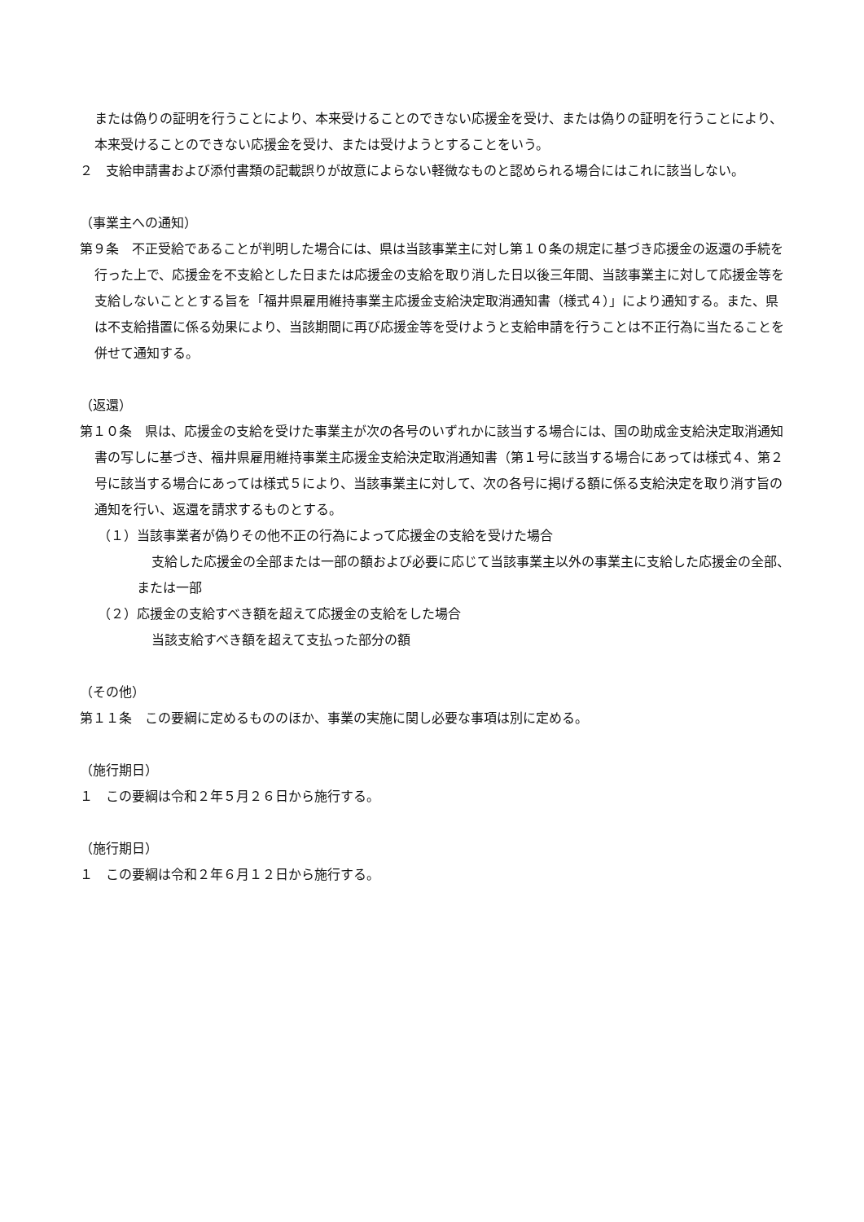または偽りの証明を行うことにより、本来受けることのできない応援金を受け、または偽りの証明を行うことにより、本来受けることのできない応援金を受け、または受けようとすることをいう。
２　支給申請書および添付書類の記載誤りが故意によらない軽微なものと認められる場合にはこれに該当しない。
（事業主への通知）
第９条　不正受給であることが判明した場合には、県は当該事業主に対し第１０条の規定に基づき応援金の返還の手続を行った上で、応援金を不支給とした日または応援金の支給を取り消した日以後三年間、当該事業主に対して応援金等を支給しないこととする旨を「福井県雇用維持事業主応援金支給決定取消通知書（様式４）」により通知する。また、県は不支給措置に係る効果により、当該期間に再び応援金等を受けようと支給申請を行うことは不正行為に当たることを併せて通知する。
（返還）
第１０条　県は、応援金の支給を受けた事業主が次の各号のいずれかに該当する場合には、国の助成金支給決定取消通知書の写しに基づき、福井県雇用維持事業主応援金支給決定取消通知書（第１号に該当する場合にあっては様式４、第２号に該当する場合にあっては様式５により、当該事業主に対して、次の各号に掲げる額に係る支給決定を取り消す旨の通知を行い、返還を請求するものとする。
（１）当該事業者が偽りその他不正の行為によって応援金の支給を受けた場合
支給した応援金の全部または一部の額および必要に応じて当該事業主以外の事業主に支給した応援金の全部、または一部
（２）応援金の支給すべき額を超えて応援金の支給をした場合
当該支給すべき額を超えて支払った部分の額
（その他）
第１１条　この要綱に定めるもののほか、事業の実施に関し必要な事項は別に定める。
（施行期日）
１　この要綱は令和２年５月２６日から施行する。
（施行期日）
１　この要綱は令和２年６月１２日から施行する。